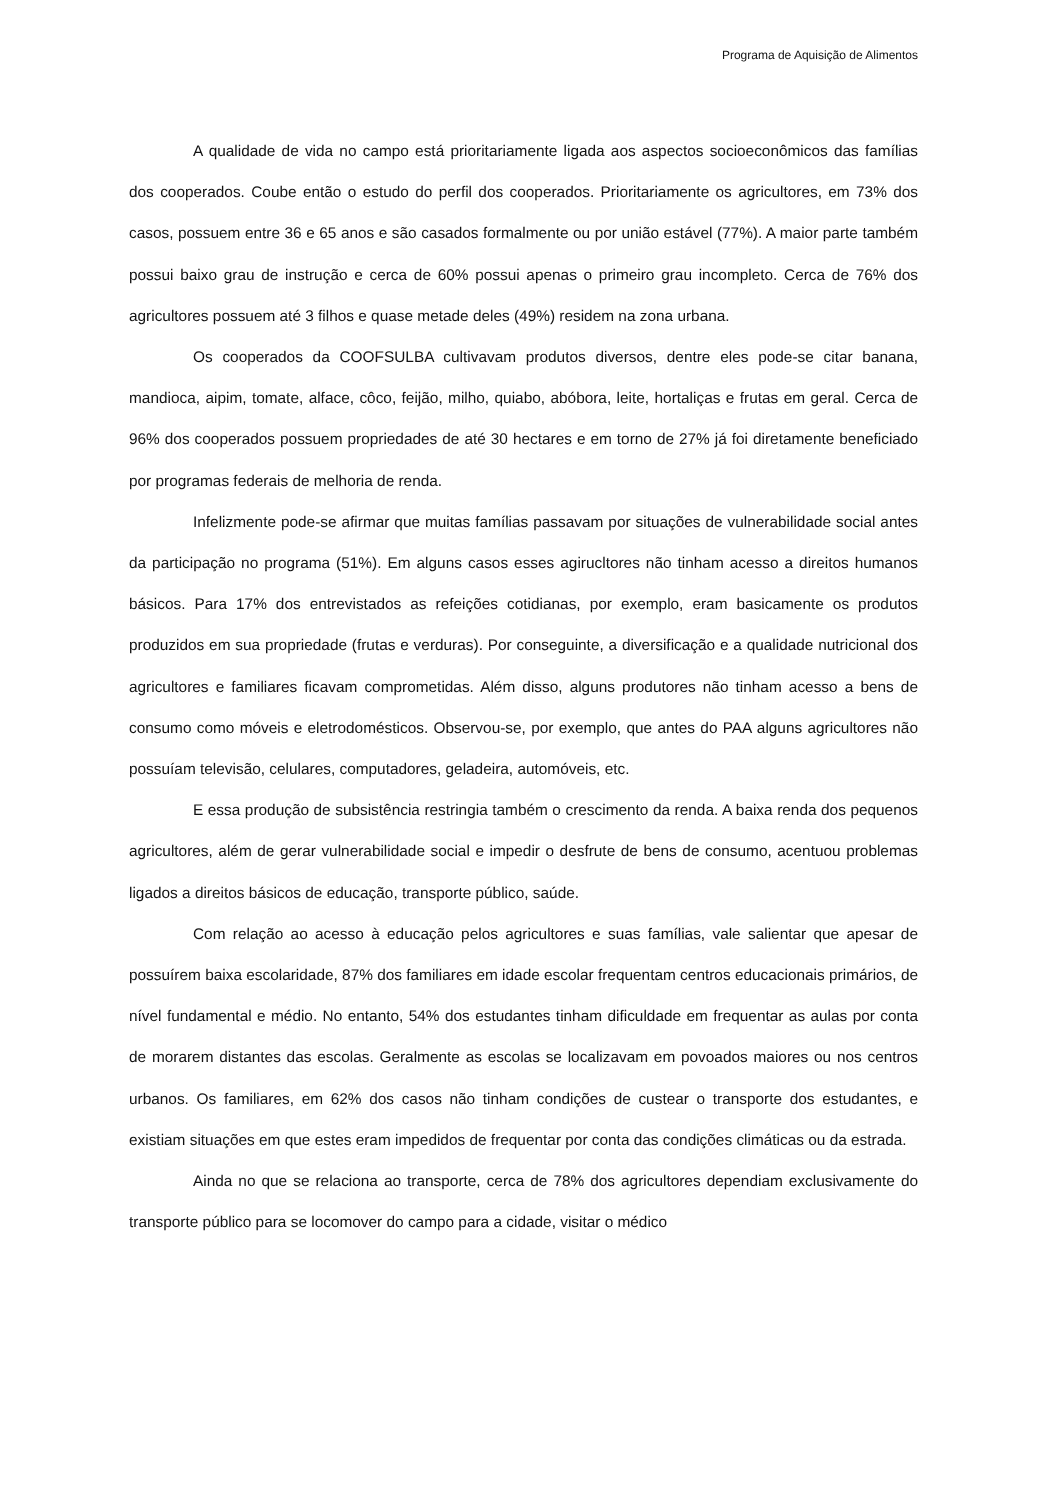Programa de Aquisição de Alimentos
A qualidade de vida no campo está prioritariamente ligada aos aspectos socioeconômicos das famílias dos cooperados. Coube então o estudo do perfil dos cooperados. Prioritariamente os agricultores, em 73% dos casos, possuem entre 36 e 65 anos e são casados formalmente ou por união estável (77%). A maior parte também possui baixo grau de instrução e cerca de 60% possui apenas o primeiro grau incompleto. Cerca de 76% dos agricultores possuem até 3 filhos e quase metade deles (49%) residem na zona urbana.
Os cooperados da COOFSULBA cultivavam produtos diversos, dentre eles pode-se citar banana, mandioca, aipim, tomate, alface, côco, feijão, milho, quiabo, abóbora, leite, hortaliças e frutas em geral. Cerca de 96% dos cooperados possuem propriedades de até 30 hectares e em torno de 27% já foi diretamente beneficiado por programas federais de melhoria de renda.
Infelizmente pode-se afirmar que muitas famílias passavam por situações de vulnerabilidade social antes da participação no programa (51%). Em alguns casos esses agirucltores não tinham acesso a direitos humanos básicos. Para 17% dos entrevistados as refeições cotidianas, por exemplo, eram basicamente os produtos produzidos em sua propriedade (frutas e verduras). Por conseguinte, a diversificação e a qualidade nutricional dos agricultores e familiares ficavam comprometidas. Além disso, alguns produtores não tinham acesso a bens de consumo como móveis e eletrodomésticos. Observou-se, por exemplo, que antes do PAA alguns agricultores não possuíam televisão, celulares, computadores, geladeira, automóveis, etc.
E essa produção de subsistência restringia também o crescimento da renda. A baixa renda dos pequenos agricultores, além de gerar vulnerabilidade social e impedir o desfrute de bens de consumo, acentuou problemas ligados a direitos básicos de educação, transporte público, saúde.
Com relação ao acesso à educação pelos agricultores e suas famílias, vale salientar que apesar de possuírem baixa escolaridade, 87% dos familiares em idade escolar frequentam centros educacionais primários, de nível fundamental e médio. No entanto, 54% dos estudantes tinham dificuldade em frequentar as aulas por conta de morarem distantes das escolas. Geralmente as escolas se localizavam em povoados maiores ou nos centros urbanos. Os familiares, em 62% dos casos não tinham condições de custear o transporte dos estudantes, e existiam situações em que estes eram impedidos de frequentar por conta das condições climáticas ou da estrada.
Ainda no que se relaciona ao transporte, cerca de 78% dos agricultores dependiam exclusivamente do transporte público para se locomover do campo para a cidade, visitar o médico